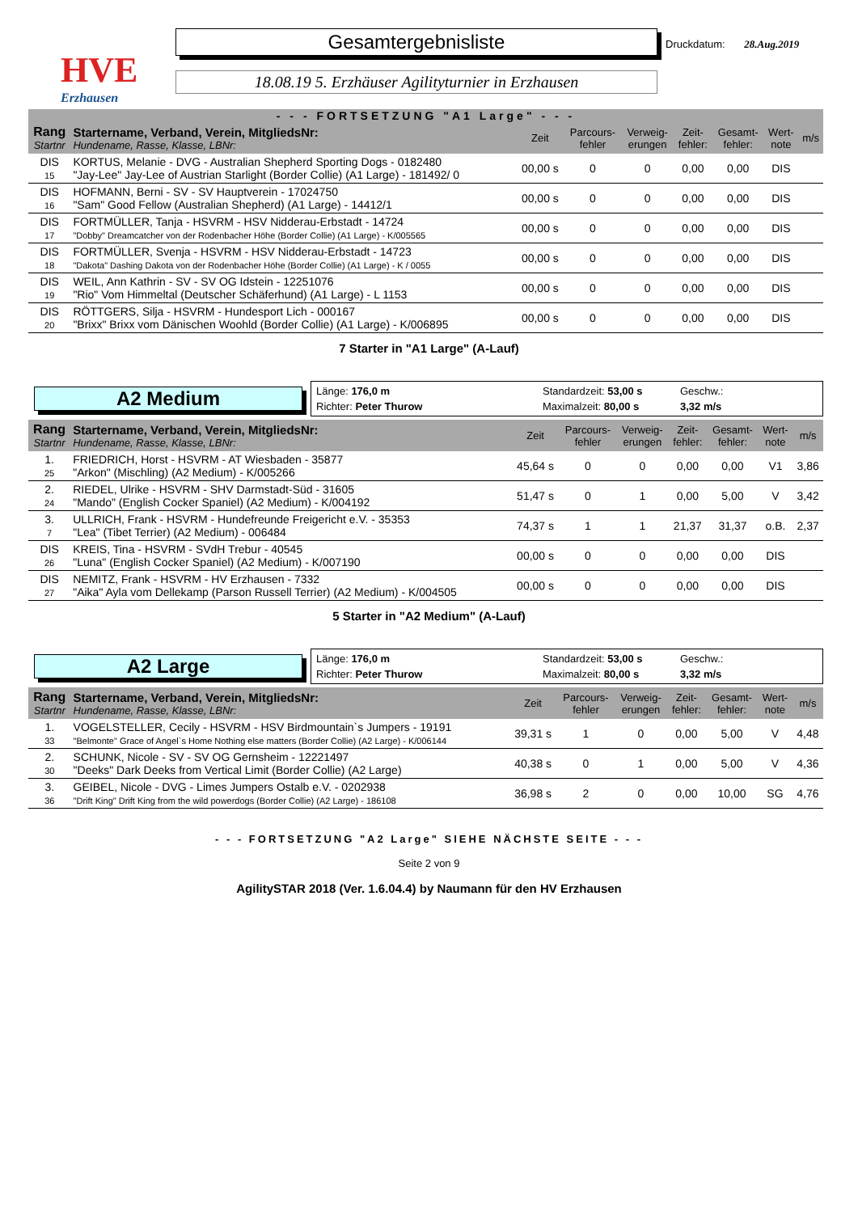HVE
Erzhausen
Gesamtergebnisliste
18.08.19 5. Erzhäuser Agilityturnier in Erzhausen
Druckdatum: 28.Aug.2019
- - - FORTSETZUNG "A1 Large" - - -
| Rang Startnr | Startername, Verband, Verein, MitgliedsNr: Hundename, Rasse, Klasse, LBNr: | Zeit | Parcours- fehler | Verweig- erungen | Zeit- fehler: | Gesamt- fehler: | Wert- note | m/s |
| --- | --- | --- | --- | --- | --- | --- | --- | --- |
| DIS 15 | KORTUS, Melanie - DVG - Australian Shepherd Sporting Dogs - 0182480 "Jay-Lee" Jay-Lee of Austrian Starlight (Border Collie) (A1 Large) - 181492/ 0 | 00,00 s | 0 | 0 | 0,00 | 0,00 | DIS | |
| DIS 16 | HOFMANN, Berni - SV - SV Hauptverein - 17024750 "Sam" Good Fellow (Australian Shepherd) (A1 Large) - 14412/1 | 00,00 s | 0 | 0 | 0,00 | 0,00 | DIS | |
| DIS 17 | FORTMÜLLER, Tanja - HSVRM - HSV Nidderau-Erbstadt - 14724 "Dobby" Dreamcatcher von der Rodenbacher Höhe (Border Collie) (A1 Large) - K/005565 | 00,00 s | 0 | 0 | 0,00 | 0,00 | DIS | |
| DIS 18 | FORTMÜLLER, Svenja - HSVRM - HSV Nidderau-Erbstadt - 14723 "Dakota" Dashing Dakota von der Rodenbacher Höhe (Border Collie) (A1 Large) - K / 0055 | 00,00 s | 0 | 0 | 0,00 | 0,00 | DIS | |
| DIS 19 | WEIL, Ann Kathrin - SV - SV OG Idstein - 12251076 "Rio" Vom Himmeltal (Deutscher Schäferhund) (A1 Large) - L 1153 | 00,00 s | 0 | 0 | 0,00 | 0,00 | DIS | |
| DIS 20 | RÖTTGERS, Silja - HSVRM - Hundesport Lich - 000167 "Brixx" Brixx vom Dänischen Woohld (Border Collie) (A1 Large) - K/006895 | 00,00 s | 0 | 0 | 0,00 | 0,00 | DIS | |
7 Starter in "A1 Large" (A-Lauf)
A2 Medium
Länge: 176,0 m Standardzeit: 53,00 s Geschw.: Richter: Peter Thurow Maximalzeit: 80,00 s 3,32 m/s
| Rang Startnr | Startername, Verband, Verein, MitgliedsNr: Hundename, Rasse, Klasse, LBNr: | Zeit | Parcours- fehler | Verweig- erungen | Zeit- fehler: | Gesamt- fehler: | Wert- note | m/s |
| --- | --- | --- | --- | --- | --- | --- | --- | --- |
| 1. 25 | FRIEDRICH, Horst - HSVRM - AT Wiesbaden - 35877 "Arkon" (Mischling) (A2 Medium) - K/005266 | 45,64 s | 0 | 0 | 0,00 | 0,00 | V1 | 3,86 |
| 2. 24 | RIEDEL, Ulrike - HSVRM - SHV Darmstadt-Süd - 31605 "Mando" (English Cocker Spaniel) (A2 Medium) - K/004192 | 51,47 s | 0 | 1 | 0,00 | 5,00 | V | 3,42 |
| 3. 7 | ULLRICH, Frank - HSVRM - Hundefreunde Freigericht e.V. - 35353 "Lea" (Tibet Terrier) (A2 Medium) - 006484 | 74,37 s | 1 | 1 | 21,37 | 31,37 | o.B. | 2,37 |
| DIS 26 | KREIS, Tina - HSVRM - SVdH Trebur - 40545 "Luna" (English Cocker Spaniel) (A2 Medium) - K/007190 | 00,00 s | 0 | 0 | 0,00 | 0,00 | DIS | |
| DIS 27 | NEMITZ, Frank - HSVRM - HV Erzhausen - 7332 "Aika" Ayla vom Dellekamp (Parson Russell Terrier) (A2 Medium) - K/004505 | 00,00 s | 0 | 0 | 0,00 | 0,00 | DIS | |
5 Starter in "A2 Medium" (A-Lauf)
A2 Large
Länge: 176,0 m Standardzeit: 53,00 s Geschw.: Richter: Peter Thurow Maximalzeit: 80,00 s 3,32 m/s
| Rang Startnr | Startername, Verband, Verein, MitgliedsNr: Hundename, Rasse, Klasse, LBNr: | Zeit | Parcours- fehler | Verweig- erungen | Zeit- fehler: | Gesamt- fehler: | Wert- note | m/s |
| --- | --- | --- | --- | --- | --- | --- | --- | --- |
| 1. 33 | VOGELSTELLER, Cecily - HSVRM - HSV Birdmountain`s Jumpers - 19191 "Belmonte" Grace of Angel`s Home Nothing else matters (Border Collie) (A2 Large) - K/006144 | 39,31 s | 1 | 0 | 0,00 | 5,00 | V | 4,48 |
| 2. 30 | SCHUNK, Nicole - SV - SV OG Gernsheim - 12221497 "Deeks" Dark Deeks from Vertical Limit (Border Collie) (A2 Large) | 40,38 s | 0 | 1 | 0,00 | 5,00 | V | 4,36 |
| 3. 36 | GEIBEL, Nicole - DVG - Limes Jumpers Ostalb e.V. - 0202938 "Drift King" Drift King from the wild powerdogs (Border Collie) (A2 Large) - 186108 | 36,98 s | 2 | 0 | 0,00 | 10,00 | SG | 4,76 |
- - - FORTSETZUNG "A2 Large" SIEHE NÄCHSTE SEITE - - -
Seite 2 von 9
AgilitySTAR 2018 (Ver. 1.6.04.4) by Naumann für den HV Erzhausen